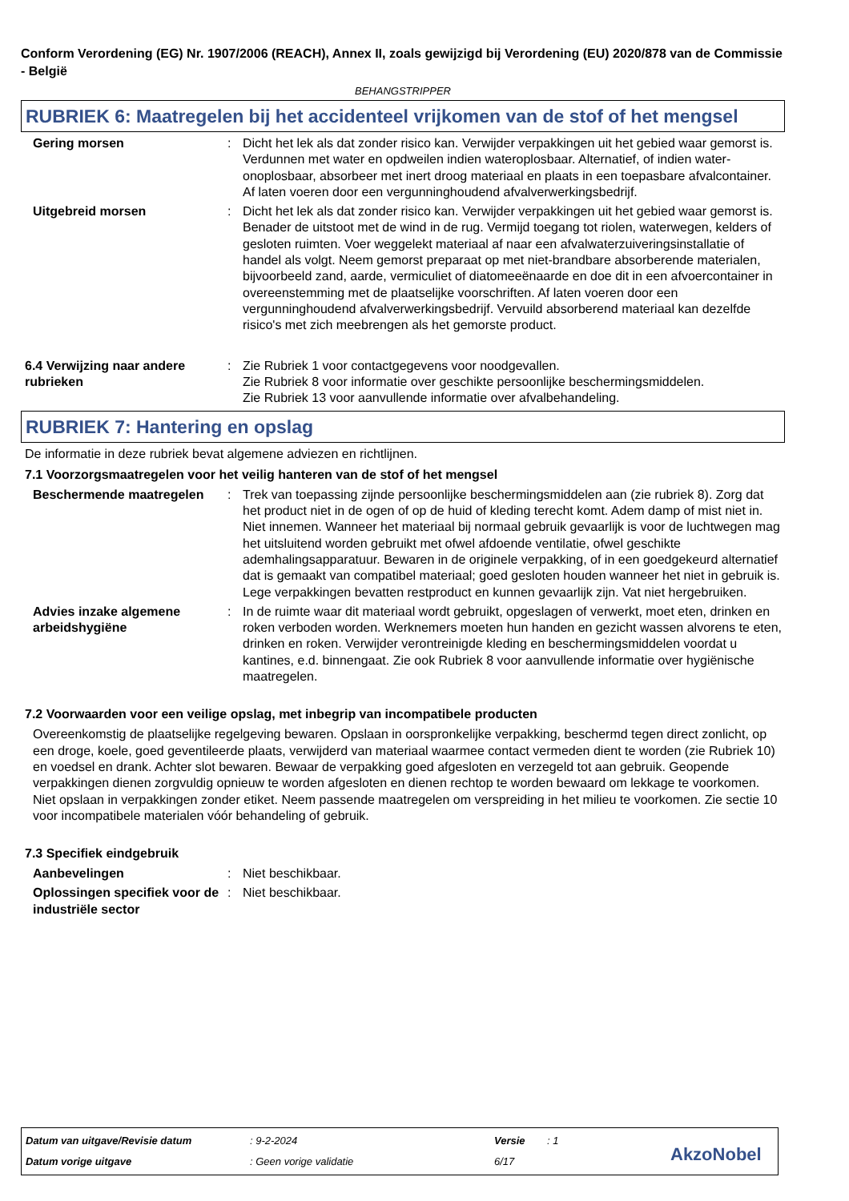Conform Verordening (EG) Nr. 1907/2006 (REACH), Annex II, zoals gewijzigd bij Verordening (EU) 2020/878 van de Commissie - België
BEHANGSTRIPPER
RUBRIEK 6: Maatregelen bij het accidenteel vrijkomen van de stof of het mengsel
Gering morsen : Dicht het lek als dat zonder risico kan. Verwijder verpakkingen uit het gebied waar gemorst is. Verdunnen met water en opdweilen indien wateroplosbaar. Alternatief, of indien water-onoplosbaar, absorbeer met inert droog materiaal en plaats in een toepasbare afvalcontainer. Af laten voeren door een vergunninghoudend afvalverwerkingsbedrijf.
Uitgebreid morsen : Dicht het lek als dat zonder risico kan. Verwijder verpakkingen uit het gebied waar gemorst is. Benader de uitstoot met de wind in de rug. Vermijd toegang tot riolen, waterwegen, kelders of gesloten ruimten. Voer weggelekt materiaal af naar een afvalwaterzuiveringsinstallatie of handel als volgt. Neem gemorst preparaat op met niet-brandbare absorberende materialen, bijvoorbeeld zand, aarde, vermiculiet of diatomeeënaarde en doe dit in een afvoercontainer in overeenstemming met de plaatselijke voorschriften. Af laten voeren door een vergunninghoudend afvalverwerkingsbedrijf. Vervuild absorberend materiaal kan dezelfde risico's met zich meebrengen als het gemorste product.
6.4 Verwijzing naar andere rubrieken
: Zie Rubriek 1 voor contactgegevens voor noodgevallen.
Zie Rubriek 8 voor informatie over geschikte persoonlijke beschermingsmiddelen.
Zie Rubriek 13 voor aanvullende informatie over afvalbehandeling.
RUBRIEK 7: Hantering en opslag
De informatie in deze rubriek bevat algemene adviezen en richtlijnen.
7.1 Voorzorgsmaatregelen voor het veilig hanteren van de stof of het mengsel
Beschermende maatregelen : Trek van toepassing zijnde persoonlijke beschermingsmiddelen aan (zie rubriek 8). Zorg dat het product niet in de ogen of op de huid of kleding terecht komt. Adem damp of mist niet in. Niet innemen. Wanneer het materiaal bij normaal gebruik gevaarlijk is voor de luchtwegen mag het uitsluitend worden gebruikt met ofwel afdoende ventilatie, ofwel geschikte ademhalingsapparatuur. Bewaren in de originele verpakking, of in een goedgekeurd alternatief dat is gemaakt van compatibel materiaal; goed gesloten houden wanneer het niet in gebruik is. Lege verpakkingen bevatten restproduct en kunnen gevaarlijk zijn. Vat niet hergebruiken.
Advies inzake algemene arbeidshygiëne
: In de ruimte waar dit materiaal wordt gebruikt, opgeslagen of verwerkt, moet eten, drinken en roken verboden worden. Werknemers moeten hun handen en gezicht wassen alvorens te eten, drinken en roken. Verwijder verontreinigde kleding en beschermingsmiddelen voordat u kantines, e.d. binnengaat. Zie ook Rubriek 8 voor aanvullende informatie over hygiënische maatregelen.
7.2 Voorwaarden voor een veilige opslag, met inbegrip van incompatibele producten
Overeenkomstig de plaatselijke regelgeving bewaren. Opslaan in oorspronkelijke verpakking, beschermd tegen direct zonlicht, op een droge, koele, goed geventileerde plaats, verwijderd van materiaal waarmee contact vermeden dient te worden (zie Rubriek 10) en voedsel en drank. Achter slot bewaren. Bewaar de verpakking goed afgesloten en verzegeld tot aan gebruik. Geopende verpakkingen dienen zorgvuldig opnieuw te worden afgesloten en dienen rechtop te worden bewaard om lekkage te voorkomen. Niet opslaan in verpakkingen zonder etiket. Neem passende maatregelen om verspreiding in het milieu te voorkomen. Zie sectie 10 voor incompatibele materialen vóór behandeling of gebruik.
7.3 Specifiek eindgebruik
Aanbevelingen : Niet beschikbaar.
Oplossingen specifiek voor de industriële sector
: Niet beschikbaar.
Datum van uitgave/Revisie datum
: 9-2-2024 Versie : 1
Datum vorige uitgave : Geen vorige validatie 6/17 AkzoNobel